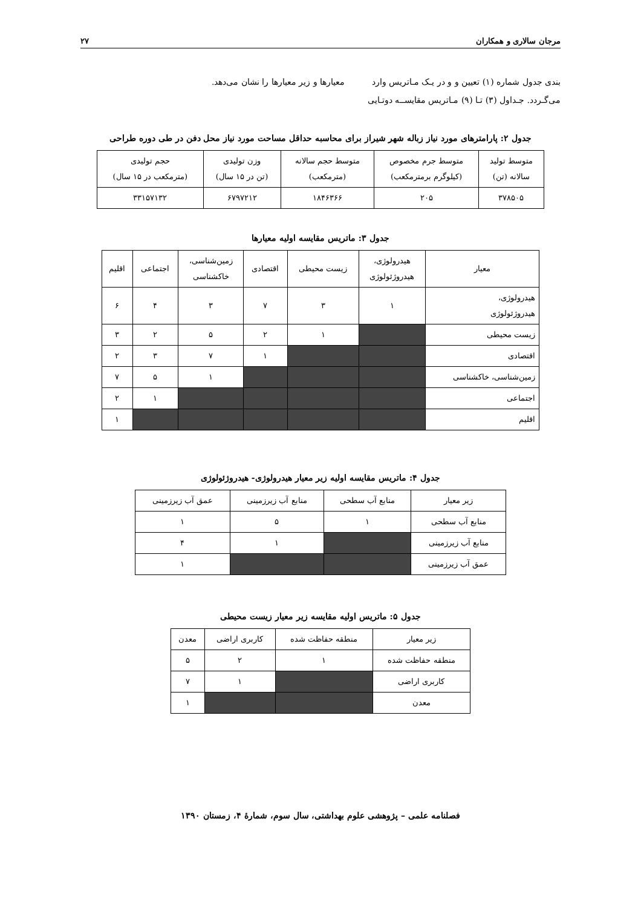مرجان سالاری و همکاران ۲۷
بندی جدول شماره (۱) تعیین و و در یـک مـاتریس وارد معیارها و زیر معیارها را نشان می‌دهد.
می‌گـردد. جـداول (۳) تـا (۹) مـاتریس مقایســه دوتـایی
جدول ۲: پارامترهای مورد نیاز زباله شهر شیراز برای محاسبه حداقل مساحت مورد نیاز محل دفن در طی دوره طراحی
| متوسط تولید سالانه (تن) | متوسط جرم مخصوص (کیلوگرم برمترمکعب) | متوسط حجم سالانه (مترمکعب) | وزن تولیدی (تن در ۱۵ سال) | حجم تولیدی (مترمکعب در ۱۵ سال) |
| --- | --- | --- | --- | --- |
| ۳۷۸۵۰۵ | ۲۰۵ | ۱۸۴۶۳۶۶ | ۶۷۹۷۲۱۲ | ۳۳۱۵۷۱۳۲ |
جدول ۳: ماتریس مقایسه اولیه معیارها
| معیار | هیدرولوژی، هیدروژئولوژی | زیست محیطی | اقتصادی | زمین‌شناسی، خاکشناسی | اجتماعی | اقلیم |
| --- | --- | --- | --- | --- | --- | --- |
| هیدرولوژی، هیدروژئولوژی | ۱ | ۳ | ۷ | ۳ | ۴ | ۶ |
| زیست محیطی | | ۱ | ۲ | ۵ | ۲ | ۳ |
| اقتصادی | | | ۱ | ۷ | ۳ | ۲ |
| زمین‌شناسی، خاکشناسی | | | | ۱ | ۵ | ۷ |
| اجتماعی | | | | | ۱ | ۲ |
| اقلیم | | | | | | ۱ |
جدول ۴: ماتریس مقایسه اولیه زیر معیار هیدرولوژی- هیدروژئولوژی
| زیر معیار | منابع آب سطحی | منابع آب زیرزمینی | عمق آب زیرزمینی |
| --- | --- | --- | --- |
| منابع آب سطحی | ۱ | ۵ | ۱ |
| منابع آب زیرزمینی | | ۱ | ۴ |
| عمق آب زیرزمینی | | | ۱ |
جدول ۵: ماتریس اولیه مقایسه زیر معیار زیست محیطی
| زیر معیار | منطقه حفاظت شده | کاربری اراضی | معدن |
| --- | --- | --- | --- |
| منطقه حفاظت شده | ۱ | ۲ | ۵ |
| کاربری اراضی | | ۱ | ۷ |
| معدن | | | ۱ |
فصلنامه علمی – پژوهشی علوم بهداشتی، سال سوم، شمارهٔ ۴، زمستان ۱۳۹۰